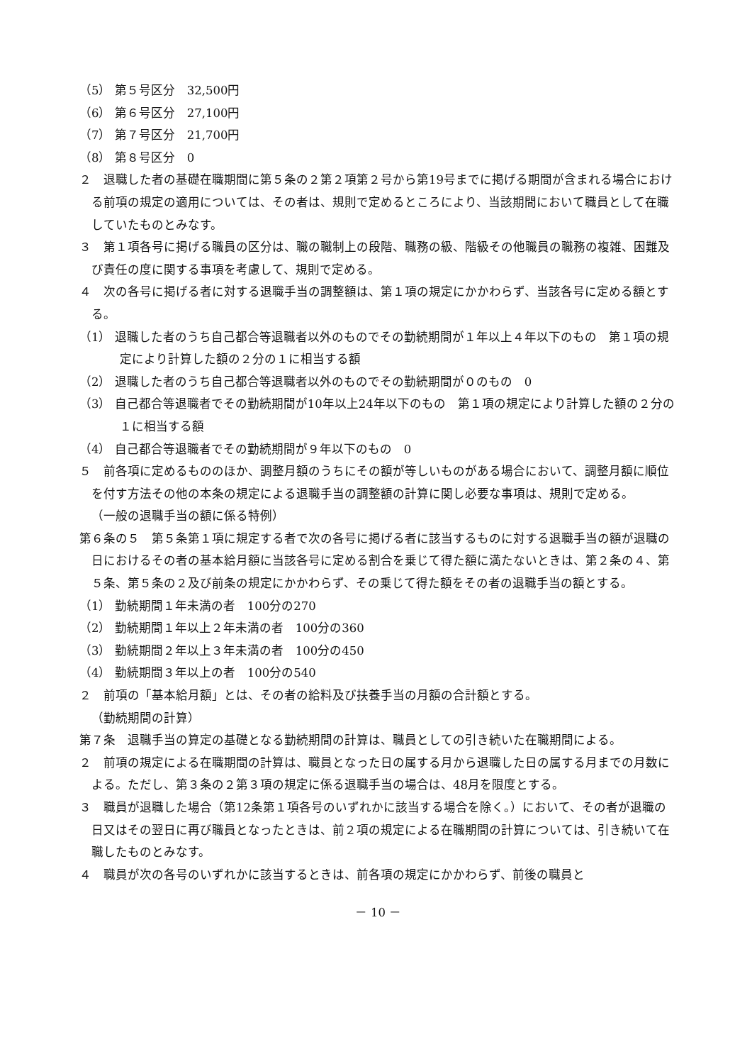（5） 第５号区分　32,500円
（6） 第６号区分　27,100円
（7） 第７号区分　21,700円
（8） 第８号区分　0
２　退職した者の基礎在職期間に第５条の２第２項第２号から第19号までに掲げる期間が含まれる場合における前項の規定の適用については、その者は、規則で定めるところにより、当該期間において職員として在職していたものとみなす。
３　第１項各号に掲げる職員の区分は、職の職制上の段階、職務の級、階級その他職員の職務の複雑、困難及び責任の度に関する事項を考慮して、規則で定める。
４　次の各号に掲げる者に対する退職手当の調整額は、第１項の規定にかかわらず、当該各号に定める額とする。
（1） 退職した者のうち自己都合等退職者以外のものでその勤続期間が１年以上４年以下のもの　第１項の規定により計算した額の２分の１に相当する額
（2） 退職した者のうち自己都合等退職者以外のものでその勤続期間が０のもの　0
（3） 自己都合等退職者でその勤続期間が10年以上24年以下のもの　第１項の規定により計算した額の２分の１に相当する額
（4） 自己都合等退職者でその勤続期間が９年以下のもの　0
５　前各項に定めるもののほか、調整月額のうちにその額が等しいものがある場合において、調整月額に順位を付す方法その他の本条の規定による退職手当の調整額の計算に関し必要な事項は、規則で定める。
（一般の退職手当の額に係る特例）
第６条の５　第５条第１項に規定する者で次の各号に掲げる者に該当するものに対する退職手当の額が退職の日におけるその者の基本給月額に当該各号に定める割合を乗じて得た額に満たないときは、第２条の４、第５条、第５条の２及び前条の規定にかかわらず、その乗じて得た額をその者の退職手当の額とする。
（1） 勤続期間１年未満の者　100分の270
（2） 勤続期間１年以上２年未満の者　100分の360
（3） 勤続期間２年以上３年未満の者　100分の450
（4） 勤続期間３年以上の者　100分の540
２　前項の「基本給月額」とは、その者の給料及び扶養手当の月額の合計額とする。
（勤続期間の計算）
第７条　退職手当の算定の基礎となる勤続期間の計算は、職員としての引き続いた在職期間による。
２　前項の規定による在職期間の計算は、職員となった日の属する月から退職した日の属する月までの月数による。ただし、第３条の２第３項の規定に係る退職手当の場合は、48月を限度とする。
３　職員が退職した場合（第12条第１項各号のいずれかに該当する場合を除く。）において、その者が退職の日又はその翌日に再び職員となったときは、前２項の規定による在職期間の計算については、引き続いて在職したものとみなす。
４　職員が次の各号のいずれかに該当するときは、前各項の規定にかかわらず、前後の職員と
－ 10 －